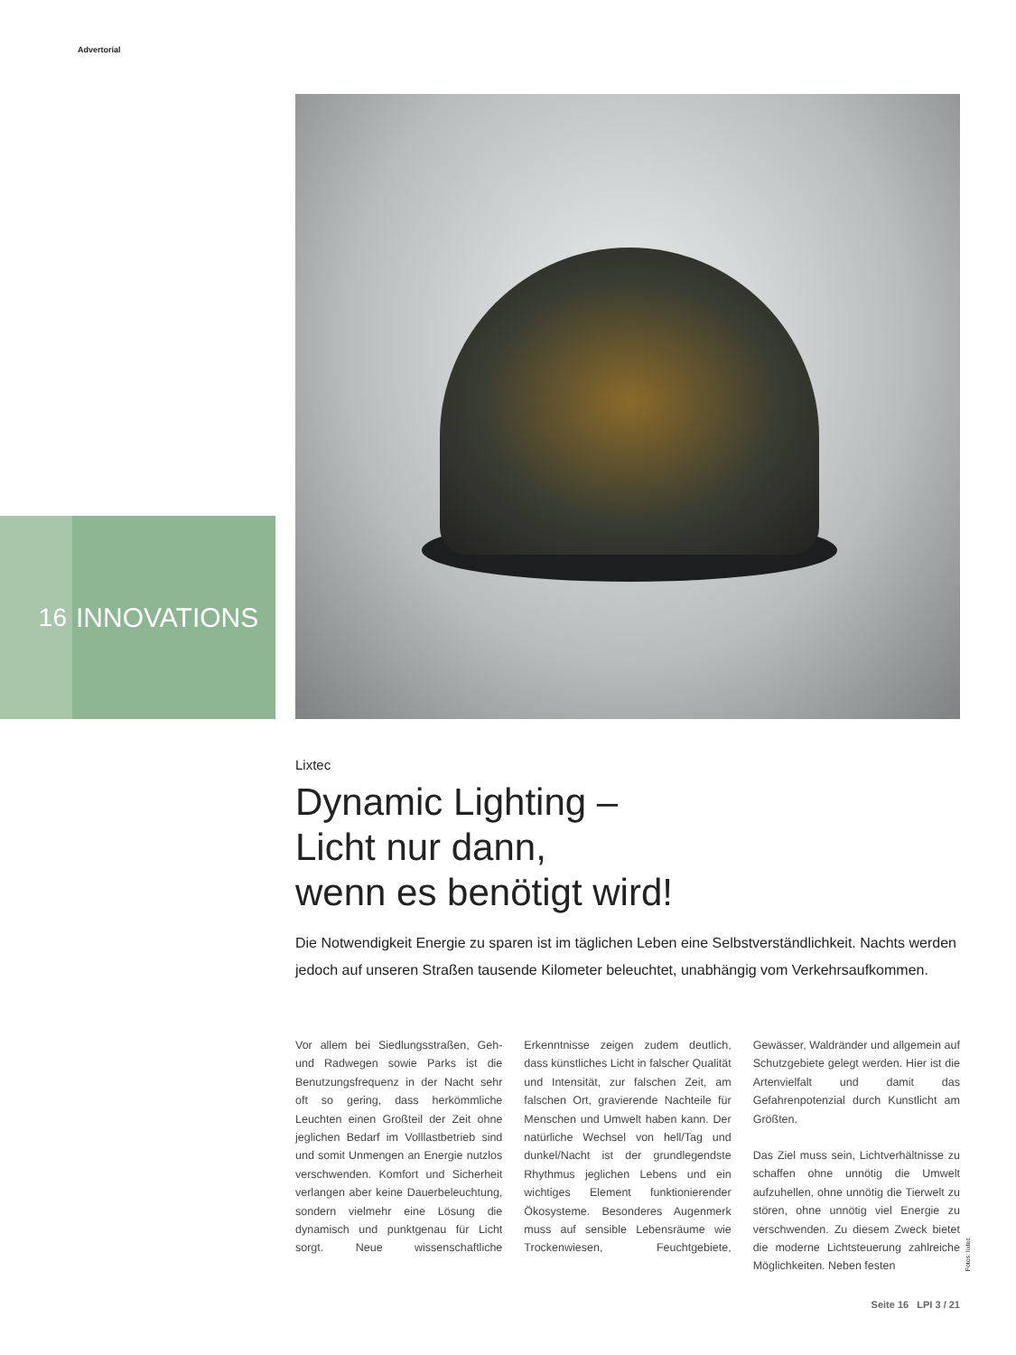Advertorial
16 INNOVATIONS
Lixtec
Dynamic Lighting –
Licht nur dann,
wenn es benötigt wird!
Die Notwendigkeit Energie zu sparen ist im täglichen Leben eine Selbstverständlichkeit. Nachts werden jedoch auf unseren Straßen tausende Kilometer beleuchtet, unabhängig vom Verkehrsaufkommen.
Vor allem bei Siedlungsstraßen, Geh- und Radwegen sowie Parks ist die Benutzungsfrequenz in der Nacht sehr oft so gering, dass herkömmliche Leuchten einen Großteil der Zeit ohne jeglichen Bedarf im Volllastbetrieb sind und somit Unmengen an Energie nutzlos verschwenden. Komfort und Sicherheit verlangen aber keine Dauerbeleuchtung, sondern vielmehr eine Lösung die dynamisch und punktgenau für Licht sorgt. Neue wissenschaftliche Erkenntnisse zeigen zudem deutlich, dass künstliches Licht in falscher Qualität und Intensität, zur falschen Zeit, am falschen Ort, gravierende Nachteile für Menschen und Umwelt haben kann. Der natürliche Wechsel von hell/Tag und dunkel/Nacht ist der grundlegendste Rhythmus jeglichen Lebens und ein wichtiges Element funktionierender Ökosysteme. Besonderes Augenmerk muss auf sensible Lebensräume wie Trockenwiesen, Feuchtgebiete, Gewässer, Waldränder und allgemein auf Schutzgebiete gelegt werden. Hier ist die Artenvielfalt und damit das Gefahrenpotenzial durch Kunstlicht am Größten.
Das Ziel muss sein, Lichtverhältnisse zu schaffen ohne unnötig die Umwelt aufzuhellen, ohne unnötig die Tierwelt zu stören, ohne unnötig viel Energie zu verschwenden. Zu diesem Zweck bietet die moderne Lichtsteuerung zahlreiche Möglichkeiten. Neben festen
Fotos: lixtec
Seite 16 LPI 3 / 21